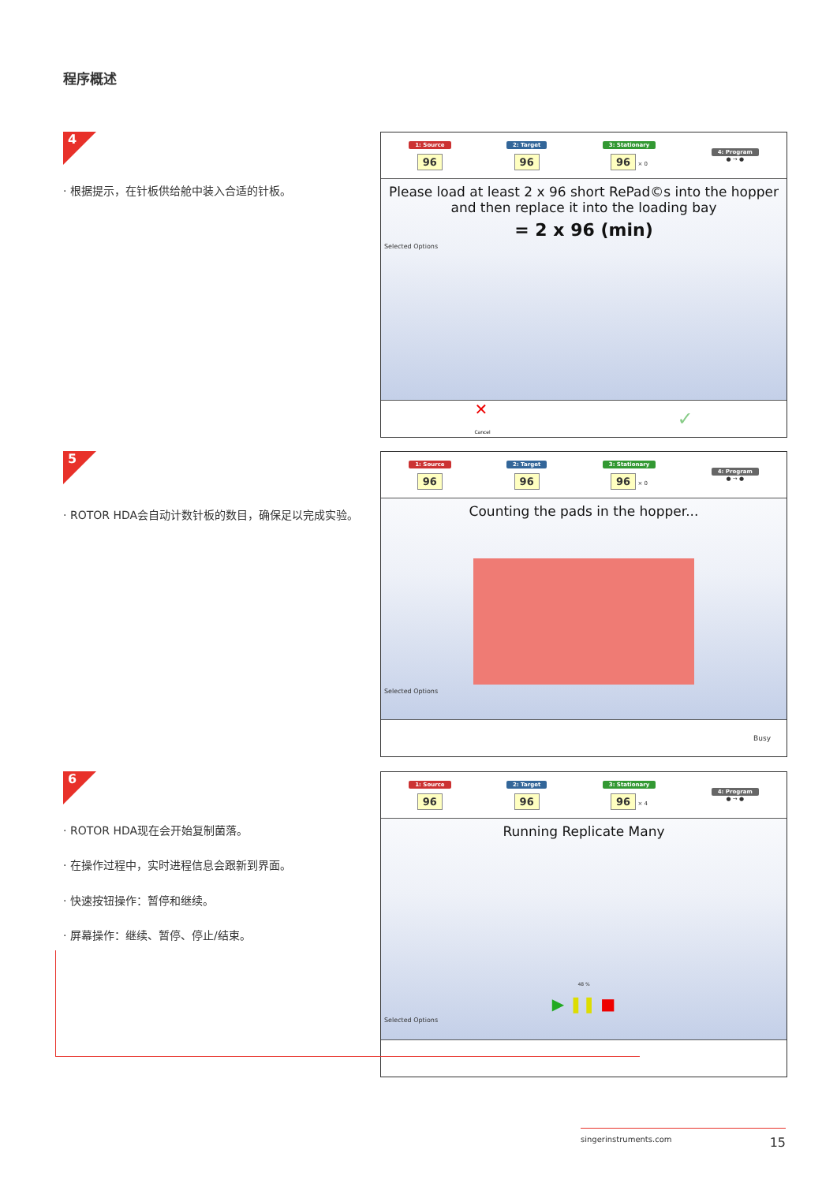程序概述
4
· 根据提示，在针板供给舱中装入合适的针板。
1: Source
96
2: Target
96
3: Stationary
96 × 0
4: Program
● → ●
Please load at least 2 x 96 short RePad©s into the hopper and then replace it into the loading bay
= 2 x 96 (min)
Selected Options
✕
Cancel ✓
5
· ROTOR HDA会自动计数针板的数目，确保足以完成实验。
1: Source
96
2: Target
96
3: Stationary
96 × 0
4: Program
● → ●
Counting the pads in the hopper...
Selected Options
Busy
6
· ROTOR HDA现在会开始复制菌落。
· 在操作过程中，实时进程信息会跟新到界面。
· 快速按钮操作：暂停和继续。
· 屏幕操作：继续、暂停、停止/结束。
1: Source
96
2: Target
96
3: Stationary
96 × 4
4: Program
● → ●
Running Replicate Many
48 %
▶ ❚❚ ■
Selected Options
singerinstruments.com 15